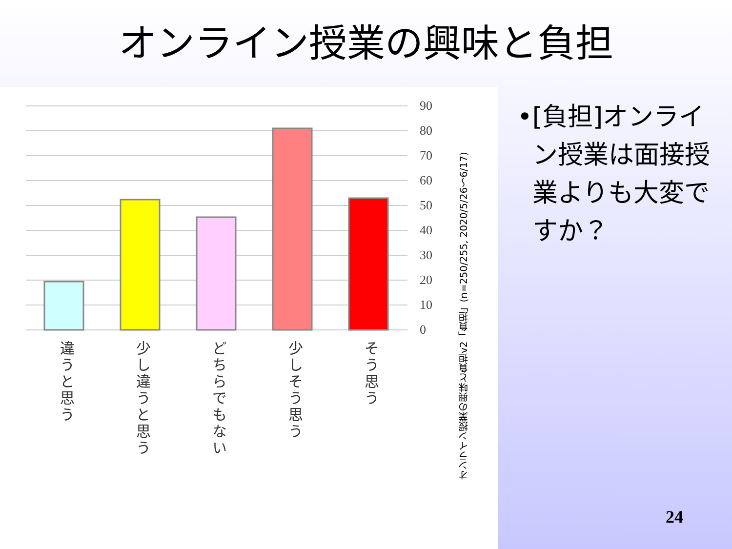オンライン授業の興味と負担
90
80
70
60
50
40
30
20
10
0
違うと思う
少し違うと思う
どちらでもない
少しそう思う
そう思う
オンライン授業の興味と負担v2「負担」(n=250/255, 2020/5/26〜6/17)
• [負担]オンライン授業は面接授業よりも大変ですか？
24